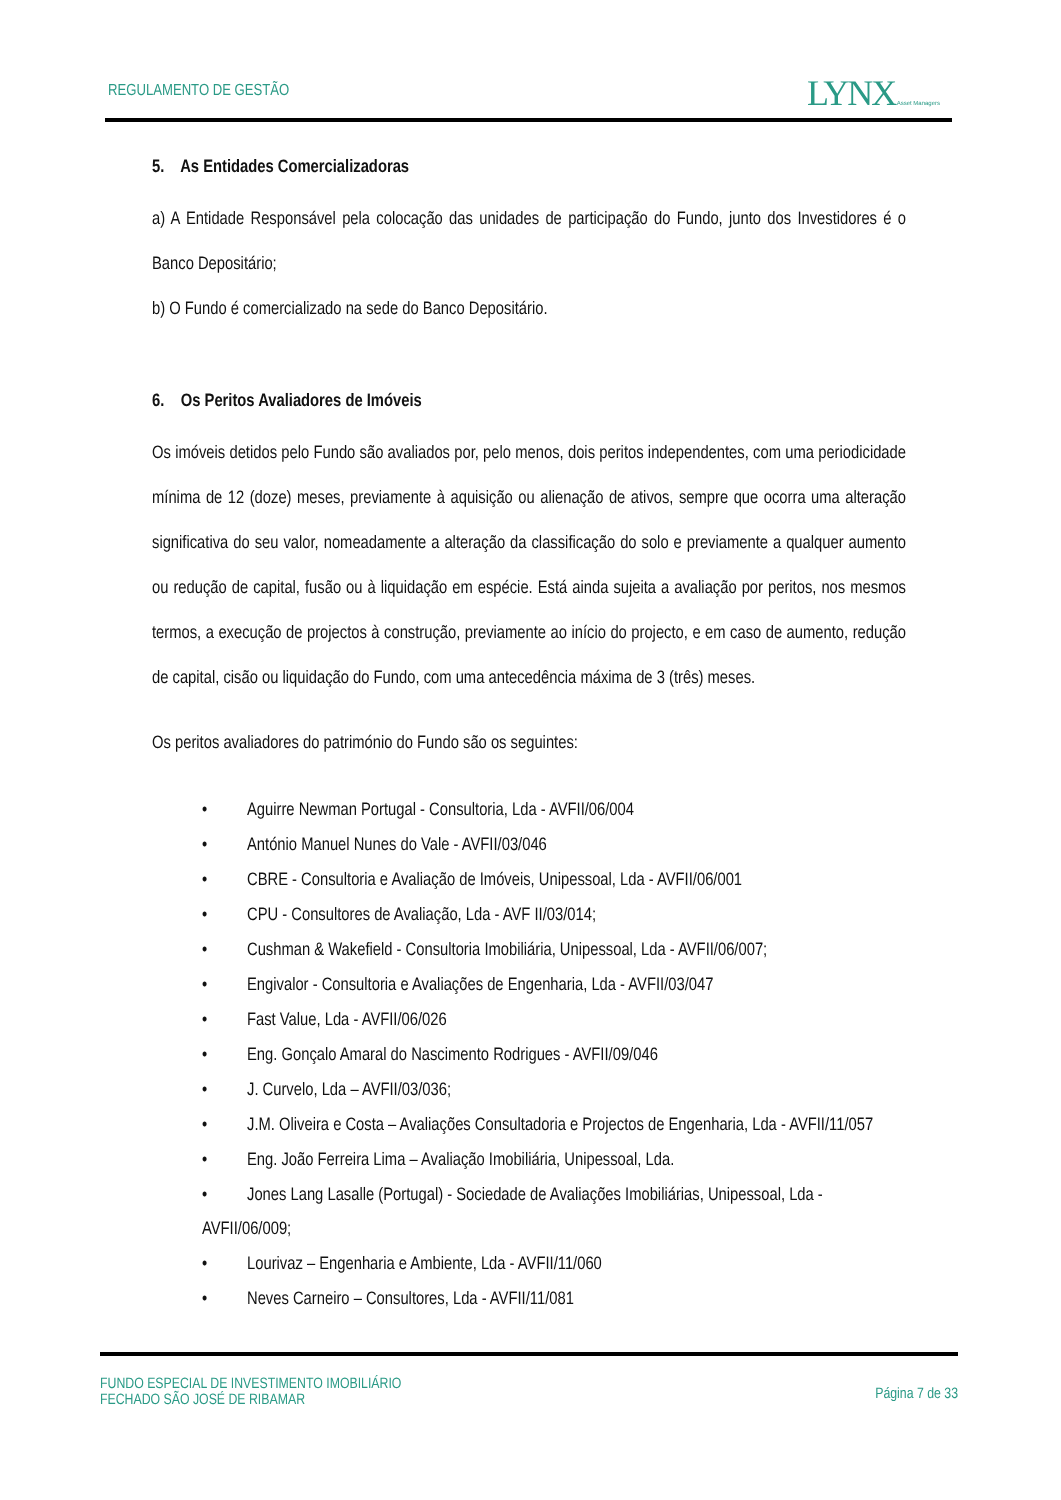REGULAMENTO DE GESTÃO LYNX Asset Managers
5. As Entidades Comercializadoras
a) A Entidade Responsável pela colocação das unidades de participação do Fundo, junto dos Investidores é o Banco Depositário;
b) O Fundo é comercializado na sede do Banco Depositário.
6. Os Peritos Avaliadores de Imóveis
Os imóveis detidos pelo Fundo são avaliados por, pelo menos, dois peritos independentes, com uma periodicidade mínima de 12 (doze) meses, previamente à aquisição ou alienação de ativos, sempre que ocorra uma alteração significativa do seu valor, nomeadamente a alteração da classificação do solo e previamente a qualquer aumento ou redução de capital, fusão ou à liquidação em espécie. Está ainda sujeita a avaliação por peritos, nos mesmos termos, a execução de projectos à construção, previamente ao início do projecto, e em caso de aumento, redução de capital, cisão ou liquidação do Fundo, com uma antecedência máxima de 3 (três) meses.
Os peritos avaliadores do património do Fundo são os seguintes:
• Aguirre Newman Portugal - Consultoria, Lda - AVFII/06/004
• António Manuel Nunes do Vale - AVFII/03/046
• CBRE - Consultoria e Avaliação de Imóveis, Unipessoal, Lda - AVFII/06/001
• CPU - Consultores de Avaliação, Lda - AVF II/03/014;
• Cushman & Wakefield - Consultoria Imobiliária, Unipessoal, Lda - AVFII/06/007;
• Engivalor - Consultoria e Avaliações de Engenharia, Lda - AVFII/03/047
• Fast Value, Lda - AVFII/06/026
• Eng. Gonçalo Amaral do Nascimento Rodrigues - AVFII/09/046
• J. Curvelo, Lda – AVFII/03/036;
• J.M. Oliveira e Costa – Avaliações Consultadoria e Projectos de Engenharia, Lda - AVFII/11/057
• Eng. João Ferreira Lima – Avaliação Imobiliária, Unipessoal, Lda.
• Jones Lang Lasalle (Portugal) - Sociedade de Avaliações Imobiliárias, Unipessoal, Lda - AVFII/06/009;
• Lourivaz – Engenharia e Ambiente, Lda - AVFII/11/060
• Neves Carneiro – Consultores, Lda - AVFII/11/081
FUNDO ESPECIAL DE INVESTIMENTO IMOBILIÁRIO
FECHADO SÃO JOSÉ DE RIBAMAR
Página 7 de 33